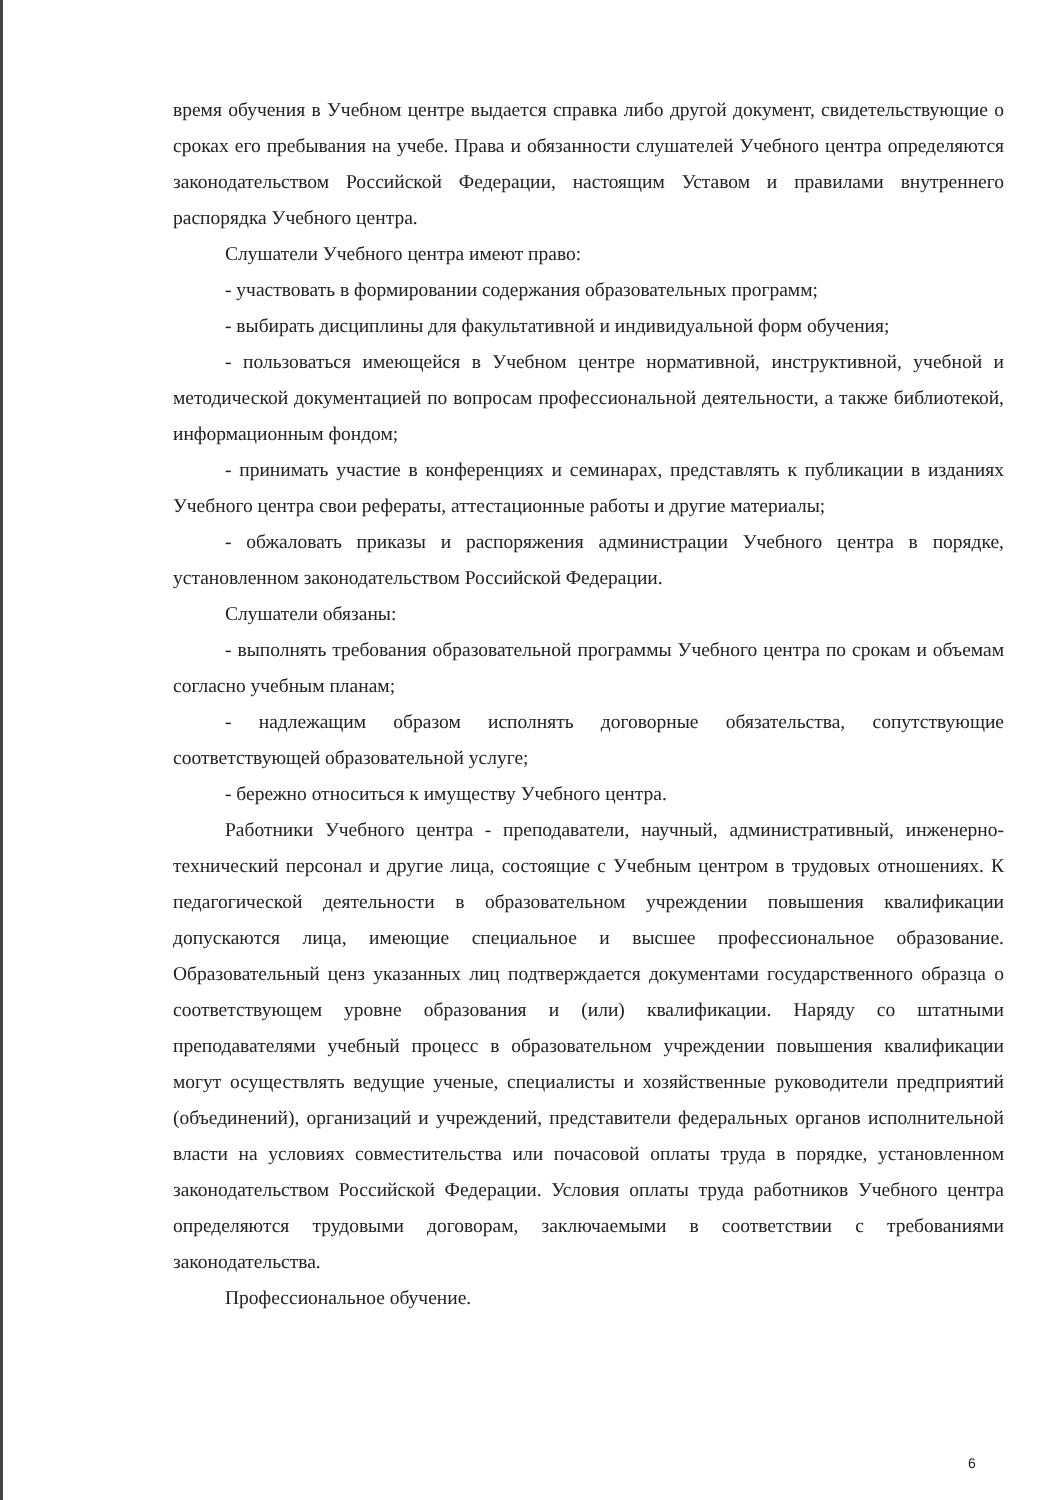время обучения в Учебном центре выдается справка либо другой документ, свидетельствующие о сроках его пребывания на учебе. Права и обязанности слушателей Учебного центра определяются законодательством Российской Федерации, настоящим Уставом и правилами внутреннего распорядка Учебного центра.
Слушатели Учебного центра имеют право:
- участвовать в формировании содержания образовательных программ;
- выбирать дисциплины для факультативной и индивидуальной форм обучения;
- пользоваться имеющейся в Учебном центре нормативной, инструктивной, учебной и методической документацией по вопросам профессиональной деятельности, а также библиотекой, информационным фондом;
- принимать участие в конференциях и семинарах, представлять к публикации в изданиях Учебного центра свои рефераты, аттестационные работы и другие материалы;
- обжаловать приказы и распоряжения администрации Учебного центра в порядке, установленном законодательством Российской Федерации.
Слушатели обязаны:
- выполнять требования образовательной программы Учебного центра по срокам и объемам согласно учебным планам;
- надлежащим образом исполнять договорные обязательства, сопутствующие соответствующей образовательной услуге;
- бережно относиться к имуществу Учебного центра.
Работники Учебного центра - преподаватели, научный, административный, инженерно-технический персонал и другие лица, состоящие с Учебным центром в трудовых отношениях. К педагогической деятельности в образовательном учреждении повышения квалификации допускаются лица, имеющие специальное и высшее профессиональное образование. Образовательный ценз указанных лиц подтверждается документами государственного образца о соответствующем уровне образования и (или) квалификации. Наряду со штатными преподавателями учебный процесс в образовательном учреждении повышения квалификации могут осуществлять ведущие ученые, специалисты и хозяйственные руководители предприятий (объединений), организаций и учреждений, представители федеральных органов исполнительной власти на условиях совместительства или почасовой оплаты труда в порядке, установленном законодательством Российской Федерации. Условия оплаты труда работников Учебного центра определяются трудовыми договорам, заключаемыми в соответствии с требованиями законодательства.
Профессиональное обучение.
6